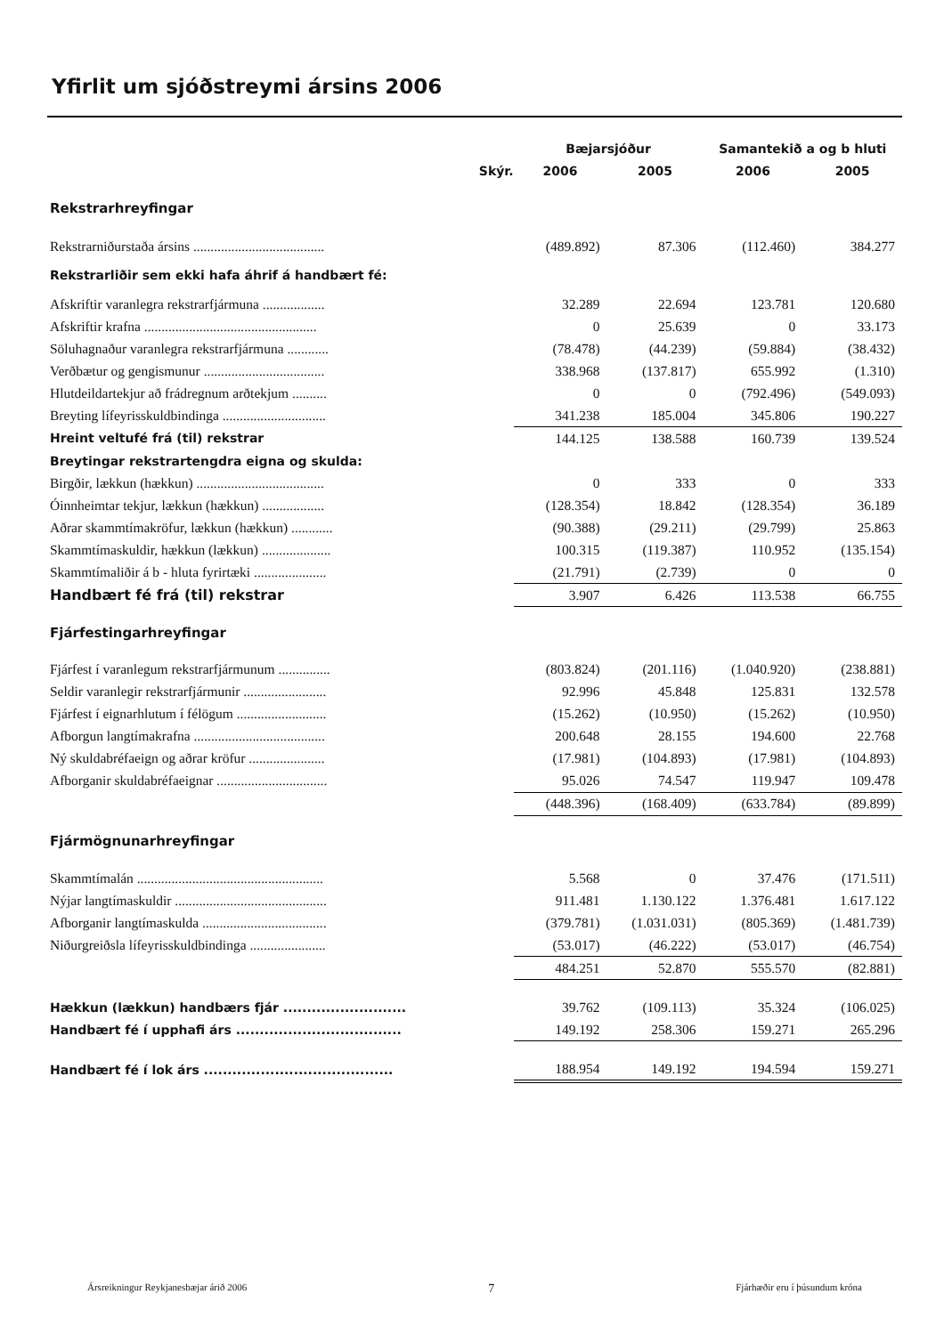Yfirlit um sjóðstreymi ársins 2006
| | | Bæjarsjóður | | Samantekið a og b hluti | |
| --- | --- | --- | --- | --- | --- |
| | Skýr. | 2006 | 2005 | 2006 | 2005 |
| Rekstrarhreyfingar | | | | | |
| Rekstrarniðurstaða ársins ...................................... | | (489.892) | 87.306 | (112.460) | 384.277 |
| Rekstrarliðir sem ekki hafa áhrif á handbært fé: | | | | | |
| Afskriftir varanlegra rekstrarfjármuna .................. | | 32.289 | 22.694 | 123.781 | 120.680 |
| Afskriftir krafna .................................................. | | 0 | 25.639 | 0 | 33.173 |
| Söluhagnaður varanlegra rekstrarfjármuna ............ | | (78.478) | (44.239) | (59.884) | (38.432) |
| Verðbætur og gengismunur ................................... | | 338.968 | (137.817) | 655.992 | (1.310) |
| Hlutdeildartekjur að frádregnum arðtekjum .......... | | 0 | 0 | (792.496) | (549.093) |
| Breyting lífeyrisskuldbindinga .............................. | | 341.238 | 185.004 | 345.806 | 190.227 |
| Hreint veltufé frá (til) rekstrar | | 144.125 | 138.588 | 160.739 | 139.524 |
| Breytingar rekstrartengdra eigna og skulda: | | | | | |
| Birgðir, lækkun (hækkun) ..................................... | | 0 | 333 | 0 | 333 |
| Óinnheimtar tekjur, lækkun (hækkun) .................. | | (128.354) | 18.842 | (128.354) | 36.189 |
| Aðrar skammtímakröfur, lækkun (hækkun) ............ | | (90.388) | (29.211) | (29.799) | 25.863 |
| Skammtímaskuldir, hækkun (lækkun) .................... | | 100.315 | (119.387) | 110.952 | (135.154) |
| Skammtímaliðir á b - hluta fyrirtæki ..................... | | (21.791) | (2.739) | 0 | 0 |
| Handbært fé frá (til) rekstrar | | 3.907 | 6.426 | 113.538 | 66.755 |
| Fjárfestingarhreyfingar | | | | | |
| Fjárfest í varanlegum rekstrarfjármunum ............... | | (803.824) | (201.116) | (1.040.920) | (238.881) |
| Seldir varanlegir rekstrarfjármunir ........................ | | 92.996 | 45.848 | 125.831 | 132.578 |
| Fjárfest í eignarhlutum í félögum .......................... | | (15.262) | (10.950) | (15.262) | (10.950) |
| Afborgun langtímakrafna ...................................... | | 200.648 | 28.155 | 194.600 | 22.768 |
| Ný skuldabréfaeign og aðrar kröfur ...................... | | (17.981) | (104.893) | (17.981) | (104.893) |
| Afborganir skuldabréfaeignar ................................ | | 95.026 | 74.547 | 119.947 | 109.478 |
| | | (448.396) | (168.409) | (633.784) | (89.899) |
| Fjármögnunarhreyfingar | | | | | |
| Skammtímalán ...................................................... | | 5.568 | 0 | 37.476 | (171.511) |
| Nýjar langtímaskuldir ............................................ | | 911.481 | 1.130.122 | 1.376.481 | 1.617.122 |
| Afborganir langtímaskulda .................................... | | (379.781) | (1.031.031) | (805.369) | (1.481.739) |
| Niðurgreiðsla lífeyrisskuldbindinga ...................... | | (53.017) | (46.222) | (53.017) | (46.754) |
| | | 484.251 | 52.870 | 555.570 | (82.881) |
| Hækkun (lækkun) handbærs fjár .......................... | | 39.762 | (109.113) | 35.324 | (106.025) |
| Handbært fé í upphafi árs ................................... | | 149.192 | 258.306 | 159.271 | 265.296 |
| Handbært fé í lok árs ........................................ | | 188.954 | 149.192 | 194.594 | 159.271 |
Ársreikningur Reykjanesbæjar árið 2006 7 Fjárhæðir eru í þúsundum króna